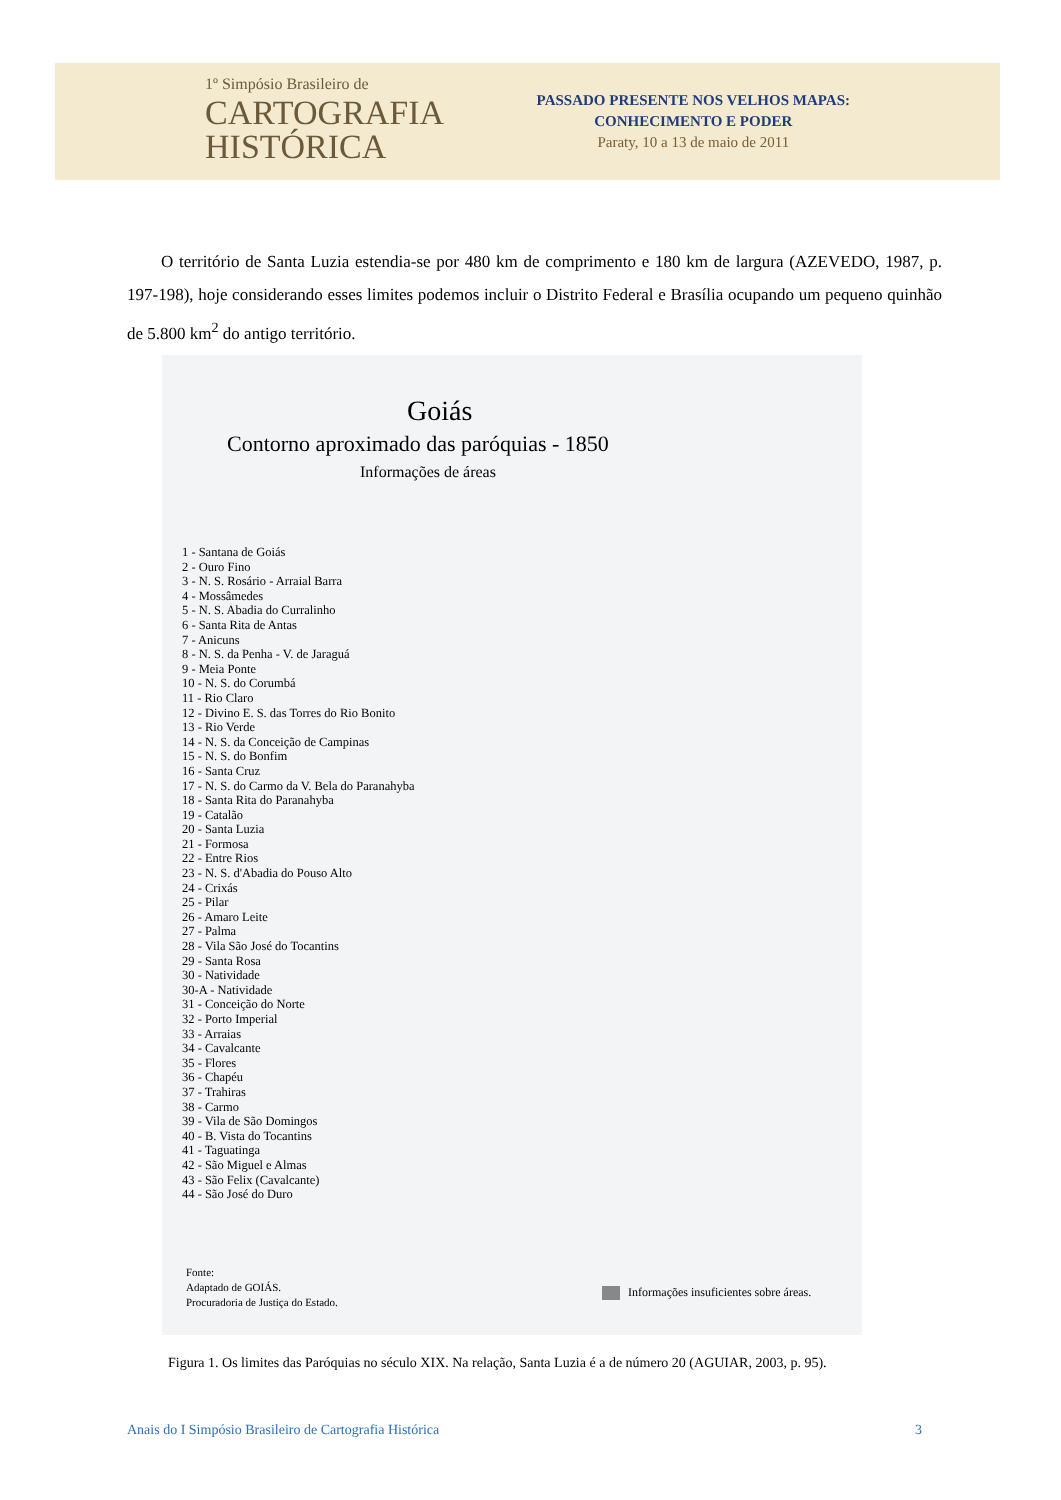1º Simpósio Brasileiro de
CARTOGRAFIA
HISTÓRICA
PASSADO PRESENTE NOS VELHOS MAPAS:
CONHECIMENTO E PODER
Paraty, 10 a 13 de maio de 2011
  O território de Santa Luzia estendia-se por 480 km de comprimento e 180 km de largura (AZEVEDO, 1987, p. 197-198), hoje considerando esses limites podemos incluir o Distrito Federal e Brasília ocupando um pequeno quinhão de 5.800 km<sup>2</sup> do antigo território.
Goiás
Contorno aproximado das paróquias - 1850
Informações de áreas
1 - Santana de Goiás
2 - Ouro Fino
3 - N. S. Rosário - Arraial Barra
4 - Mossâmedes
5 - N. S. Abadia do Curralinho
6 - Santa Rita de Antas
7 - Anicuns
8 - N. S. da Penha - V. de Jaraguá
9 - Meia Ponte
10 - N. S. do Corumbá
11 - Rio Claro
12 - Divino E. S. das Torres do Rio Bonito
13 - Rio Verde
14 - N. S. da Conceição de Campinas
15 - N. S. do Bonfim
16 - Santa Cruz
17 - N. S. do Carmo da V. Bela do Paranahyba
18 - Santa Rita do Paranahyba
19 - Catalão
20 - Santa Luzia
21 - Formosa
22 - Entre Rios
23 - N. S. d'Abadia do Pouso Alto
24 - Crixás
25 - Pilar
26 - Amaro Leite
27 - Palma
28 - Vila São José do Tocantins
29 - Santa Rosa
30 - Natividade
30-A - Natividade
31 - Conceição do Norte
32 - Porto Imperial
33 - Arraias
34 - Cavalcante
35 - Flores
36 - Chapéu
37 - Trahiras
38 - Carmo
39 - Vila de São Domingos
40 - B. Vista do Tocantins
41 - Taguatinga
42 - São Miguel e Almas
43 - São Felix (Cavalcante)
44 - São José do Duro
Fonte:
Adaptado de GOIÁS.
Procuradoria de Justiça do Estado.
Informações insuficientes sobre áreas.
Figura 1. Os limites das Paróquias no século XIX. Na relação, Santa Luzia é a de número 20 (AGUIAR, 2003, p. 95).
Anais do I Simpósio Brasileiro de Cartografia Histórica 3